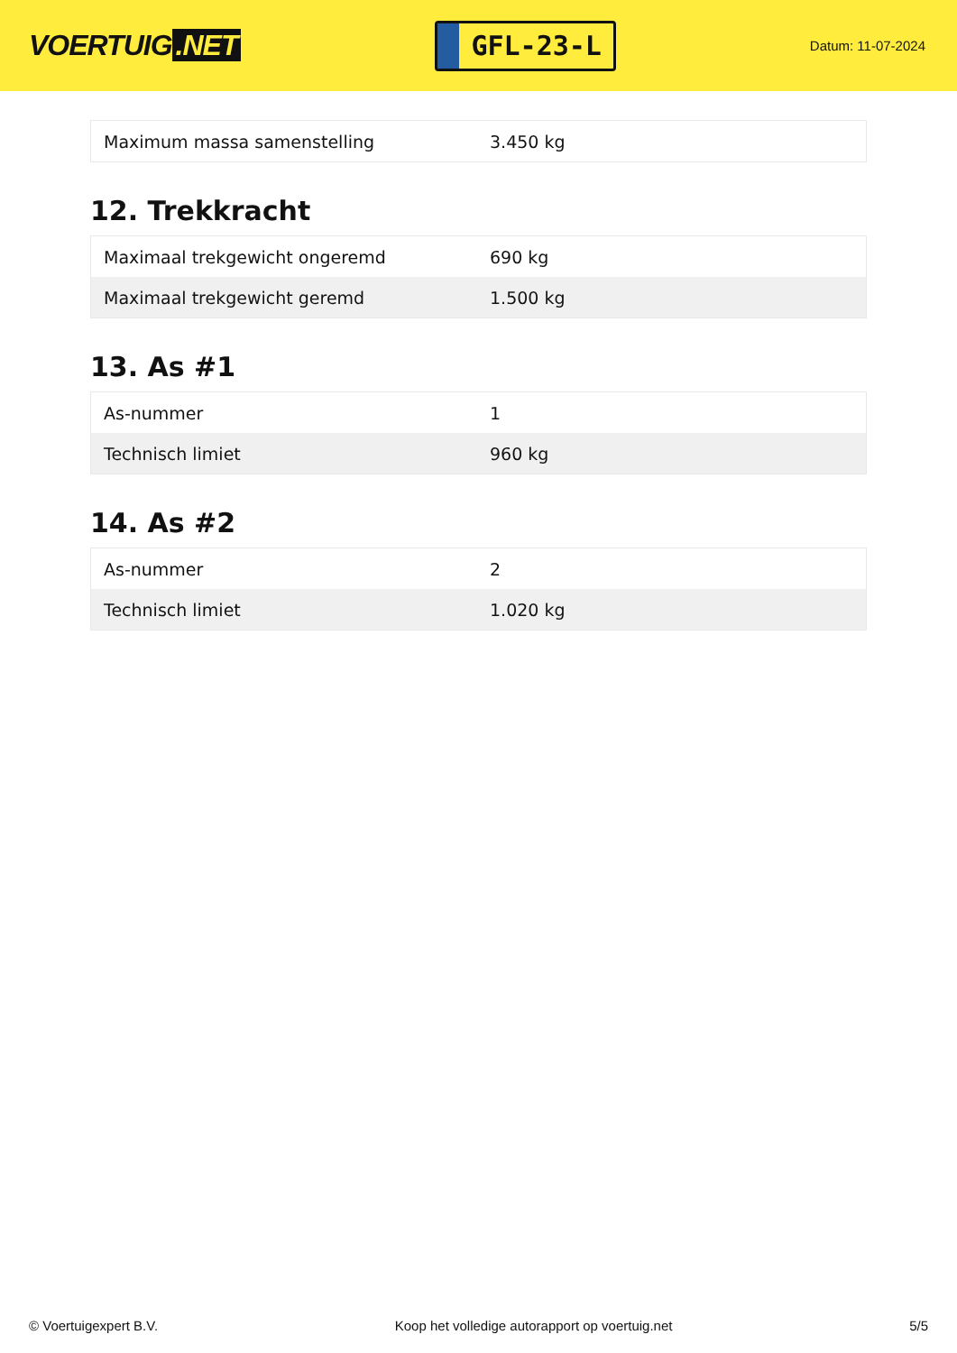VOERTUIG.NET
GFL-23-L
Datum: 11-07-2024
| Maximum massa samenstelling | 3.450 kg |
12. Trekkracht
| Maximaal trekgewicht ongeremd | 690 kg |
| Maximaal trekgewicht geremd | 1.500 kg |
13. As #1
| As-nummer | 1 |
| Technisch limiet | 960 kg |
14. As #2
| As-nummer | 2 |
| Technisch limiet | 1.020 kg |
© Voertuigexpert B.V. Koop het volledige autorapport op voertuig.net 5/5